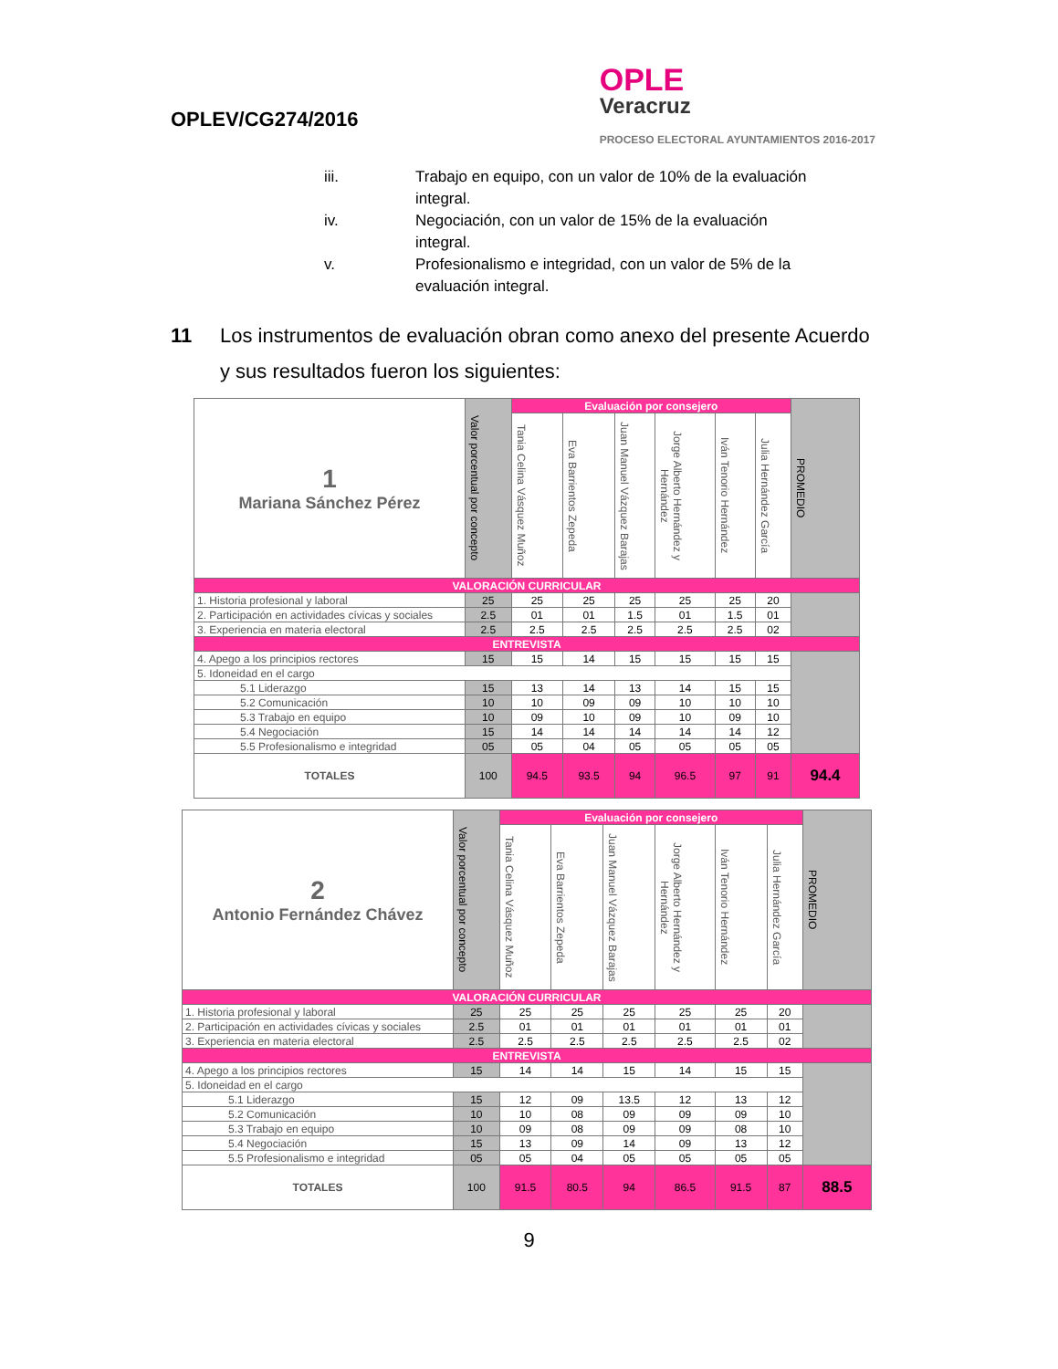OPLEV/CG274/2016
OPLE
Veracruz
PROCESO ELECTORAL AYUNTAMIENTOS 2016-2017
iii. Trabajo en equipo, con un valor de 10% de la evaluación integral.
iv. Negociación, con un valor de 15% de la evaluación integral.
v. Profesionalismo e integridad, con un valor de 5% de la evaluación integral.
11 Los instrumentos de evaluación obran como anexo del presente Acuerdo y sus resultados fueron los siguientes:
| 1 Mariana Sánchez Pérez | Valor porcentual por concepto | Evaluación por consejero | | | | | | PROMEDIO |
| --- | --- | --- | --- | --- | --- | --- | --- | --- |
| | | Tania Celina Vásquez Muñoz | Eva Barrientos Zepeda | Juan Manuel Vázquez Barajas | Jorge Alberto Hernández y Hernández | Iván Tenorio Hernández | Julia Hernández García | |
| VALORACIÓN CURRICULAR | | | | | | | | |
| 1. Historia profesional y laboral | 25 | 25 | 25 | 25 | 25 | 25 | 20 | |
| 2. Participación en actividades cívicas y sociales | 2.5 | 01 | 01 | 1.5 | 01 | 1.5 | 01 | |
| 3. Experiencia en materia electoral | 2.5 | 2.5 | 2.5 | 2.5 | 2.5 | 2.5 | 02 | |
| ENTREVISTA | | | | | | | | |
| 4. Apego a los principios rectores | 15 | 15 | 14 | 15 | 15 | 15 | 15 | |
| 5. Idoneidad en el cargo | | | | | | | | |
| 5.1 Liderazgo | 15 | 13 | 14 | 13 | 14 | 15 | 15 | |
| 5.2 Comunicación | 10 | 10 | 09 | 09 | 10 | 10 | 10 | |
| 5.3 Trabajo en equipo | 10 | 09 | 10 | 09 | 10 | 09 | 10 | |
| 5.4 Negociación | 15 | 14 | 14 | 14 | 14 | 14 | 12 | |
| 5.5 Profesionalismo e integridad | 05 | 05 | 04 | 05 | 05 | 05 | 05 | |
| TOTALES | 100 | 94.5 | 93.5 | 94 | 96.5 | 97 | 91 | 94.4 |
| 2 Antonio Fernández Chávez | Valor porcentual por concepto | Evaluación por consejero | | | | | | PROMEDIO |
| --- | --- | --- | --- | --- | --- | --- | --- | --- |
| | | Tania Celina Vásquez Muñoz | Eva Barrientos Zepeda | Juan Manuel Vázquez Barajas | Jorge Alberto Hernández y Hernández | Iván Tenorio Hernández | Julia Hernández García | |
| VALORACIÓN CURRICULAR | | | | | | | | |
| 1. Historia profesional y laboral | 25 | 25 | 25 | 25 | 25 | 25 | 20 | |
| 2. Participación en actividades cívicas y sociales | 2.5 | 01 | 01 | 01 | 01 | 01 | 01 | |
| 3. Experiencia en materia electoral | 2.5 | 2.5 | 2.5 | 2.5 | 2.5 | 2.5 | 02 | |
| ENTREVISTA | | | | | | | | |
| 4. Apego a los principios rectores | 15 | 14 | 14 | 15 | 14 | 15 | 15 | |
| 5. Idoneidad en el cargo | | | | | | | | |
| 5.1 Liderazgo | 15 | 12 | 09 | 13.5 | 12 | 13 | 12 | |
| 5.2 Comunicación | 10 | 10 | 08 | 09 | 09 | 09 | 10 | |
| 5.3 Trabajo en equipo | 10 | 09 | 08 | 09 | 09 | 08 | 10 | |
| 5.4 Negociación | 15 | 13 | 09 | 14 | 09 | 13 | 12 | |
| 5.5 Profesionalismo e integridad | 05 | 05 | 04 | 05 | 05 | 05 | 05 | |
| TOTALES | 100 | 91.5 | 80.5 | 94 | 86.5 | 91.5 | 87 | 88.5 |
9